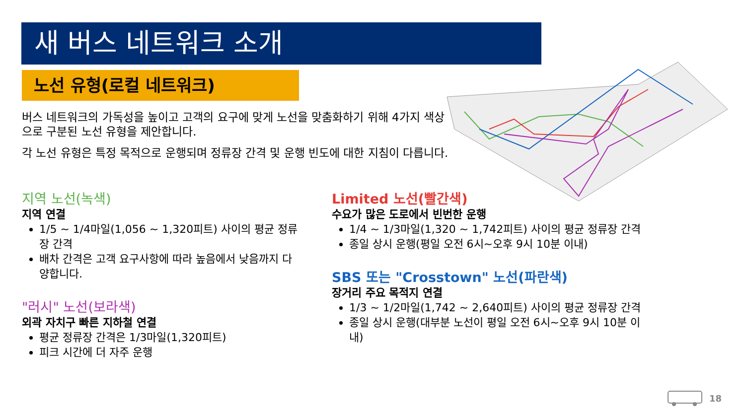새 버스 네트워크 소개
노선 유형(로컬 네트워크)
버스 네트워크의 가독성을 높이고 고객의 요구에 맞게 노선을 맞춤화하기 위해 4가지 색상으로 구분된 노선 유형을 제안합니다.
각 노선 유형은 특정 목적으로 운행되며 정류장 간격 및 운행 빈도에 대한 지침이 다릅니다.
지역 노선(녹색)
지역 연결
1/5 ~ 1/4마일(1,056 ~ 1,320피트) 사이의 평균 정류장 간격
배차 간격은 고객 요구사항에 따라 높음에서 낮음까지 다양합니다.
"러시" 노선(보라색)
외곽 자치구 빠른 지하철 연결
평균 정류장 간격은 1/3마일(1,320피트)
피크 시간에 더 자주 운행
Limited 노선(빨간색)
수요가 많은 도로에서 빈번한 운행
1/4 ~ 1/3마일(1,320 ~ 1,742피트) 사이의 평균 정류장 간격
종일 상시 운행(평일 오전 6시~오후 9시 10분 이내)
SBS 또는 "Crosstown" 노선(파란색)
장거리 주요 목적지 연결
1/3 ~ 1/2마일(1,742 ~ 2,640피트) 사이의 평균 정류장 간격
종일 상시 운행(대부분 노선이 평일 오전 6시~오후 9시 10분 이내)
18